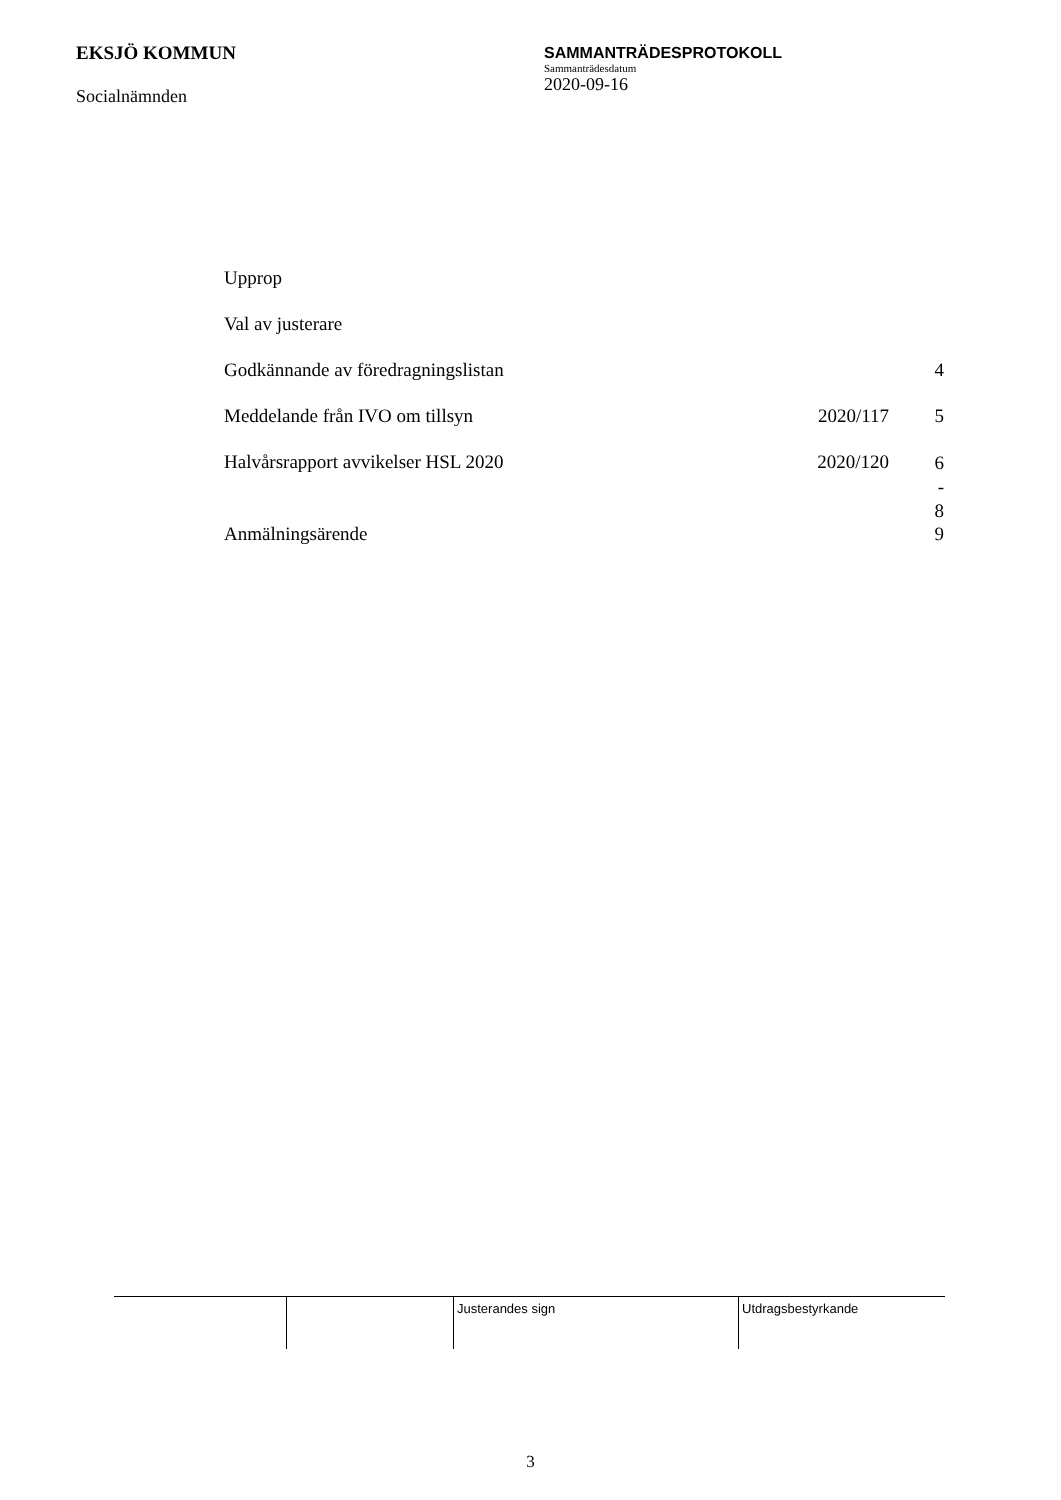EKSJÖ KOMMUN
Socialnämnden
SAMMANTRÄDESPROTOKOLL
Sammanträdesdatum
2020-09-16
| Upprop | | |
| Val av justerare | | |
| Godkännande av föredragningslistan | | 4 |
| Meddelande från IVO om tillsyn | 2020/117 | 5 |
| Halvårsrapport avvikelser HSL 2020 | 2020/120 | 6 - 8 |
| Anmälningsärende | | 9 |
| | | Justerandes sign | Utdragsbestyrkande |
3